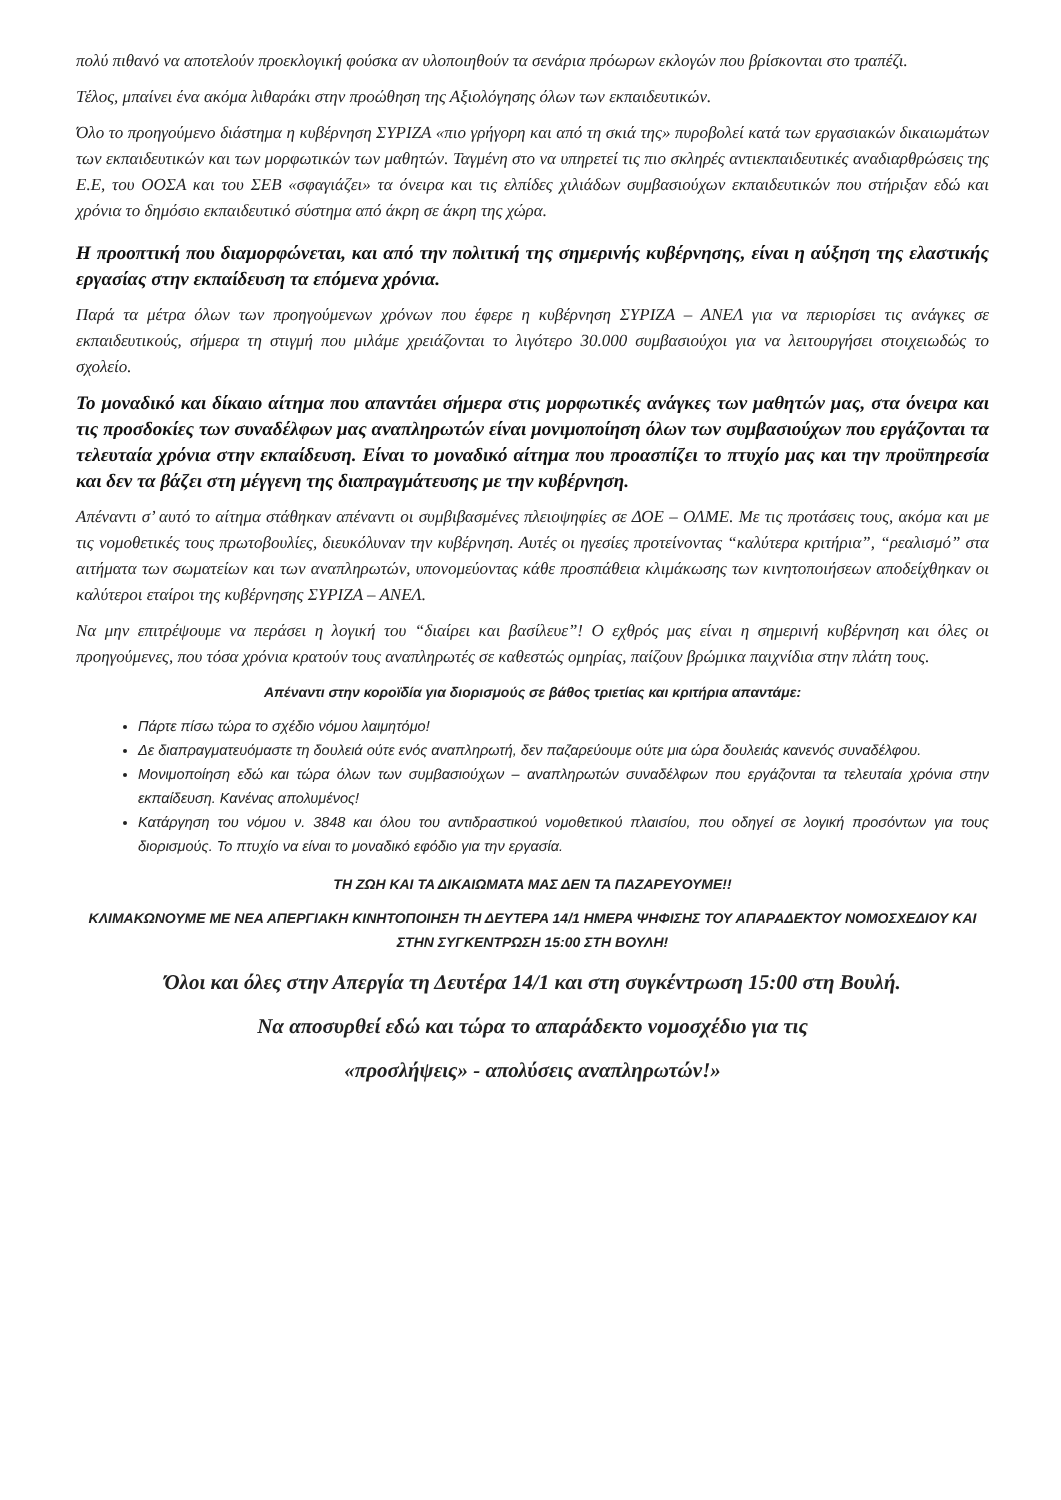πολύ πιθανό να αποτελούν προεκλογική φούσκα αν υλοποιηθούν τα σενάρια πρόωρων εκλογών που βρίσκονται στο τραπέζι.
Τέλος, μπαίνει ένα ακόμα λιθαράκι στην προώθηση της Αξιολόγησης όλων των εκπαιδευτικών.
Όλο το προηγούμενο διάστημα η κυβέρνηση ΣΥΡΙΖΑ «πιο γρήγορη και από τη σκιά της» πυροβολεί κατά των εργασιακών δικαιωμάτων των εκπαιδευτικών και των μορφωτικών των μαθητών. Ταγμένη στο να υπηρετεί τις πιο σκληρές αντιεκπαιδευτικές αναδιαρθρώσεις της Ε.Ε, του ΟΟΣΑ και του ΣΕΒ «σφαγιάζει» τα όνειρα και τις ελπίδες χιλιάδων συμβασιούχων εκπαιδευτικών που στήριξαν εδώ και χρόνια το δημόσιο εκπαιδευτικό σύστημα από άκρη σε άκρη της χώρα.
Η προοπτική που διαμορφώνεται, και από την πολιτική της σημερινής κυβέρνησης, είναι η αύξηση της ελαστικής εργασίας στην εκπαίδευση τα επόμενα χρόνια.
Παρά τα μέτρα όλων των προηγούμενων χρόνων που έφερε η κυβέρνηση ΣΥΡΙΖΑ – ΑΝΕΛ για να περιορίσει τις ανάγκες σε εκπαιδευτικούς, σήμερα τη στιγμή που μιλάμε χρειάζονται το λιγότερο 30.000 συμβασιούχοι για να λειτουργήσει στοιχειωδώς το σχολείο.
Το μοναδικό και δίκαιο αίτημα που απαντάει σήμερα στις μορφωτικές ανάγκες των μαθητών μας, στα όνειρα και τις προσδοκίες των συναδέλφων μας αναπληρωτών είναι μονιμοποίηση όλων των συμβασιούχων που εργάζονται τα τελευταία χρόνια στην εκπαίδευση. Είναι το μοναδικό αίτημα που προασπίζει το πτυχίο μας και την προϋπηρεσία και δεν τα βάζει στη μέγγενη της διαπραγμάτευσης με την κυβέρνηση.
Απέναντι σ’ αυτό το αίτημα στάθηκαν απέναντι οι συμβιβασμένες πλειοψηφίες σε ΔΟΕ – ΟΛΜΕ. Με τις προτάσεις τους, ακόμα και με τις νομοθετικές τους πρωτοβουλίες, διευκόλυναν την κυβέρνηση. Αυτές οι ηγεσίες προτείνοντας “καλύτερα κριτήρια”, “ρεαλισμό” στα αιτήματα των σωματείων και των αναπληρωτών, υπονομεύοντας κάθε προσπάθεια κλιμάκωσης των κινητοποιήσεων αποδείχθηκαν οι καλύτεροι εταίροι της κυβέρνησης ΣΥΡΙΖΑ – ΑΝΕΛ.
Να μην επιτρέψουμε να περάσει η λογική του “διαίρει και βασίλευε”! Ο εχθρός μας είναι η σημερινή κυβέρνηση και όλες οι προηγούμενες, που τόσα χρόνια κρατούν τους αναπληρωτές σε καθεστώς ομηρίας, παίζουν βρώμικα παιχνίδια στην πλάτη τους.
Απέναντι στην κοροϊδία για διορισμούς σε βάθος τριετίας και κριτήρια απαντάμε:
Πάρτε πίσω τώρα το σχέδιο νόμου λαιμητόμο!
Δε διαπραγματευόμαστε τη δουλειά ούτε ενός αναπληρωτή, δεν παζαρεύουμε ούτε μια ώρα δουλειάς κανενός συναδέλφου.
Μονιμοποίηση εδώ και τώρα όλων των συμβασιούχων – αναπληρωτών συναδέλφων που εργάζονται τα τελευταία χρόνια στην εκπαίδευση. Κανένας απολυμένος!
Κατάργηση του νόμου ν. 3848 και όλου του αντιδραστικού νομοθετικού πλαισίου, που οδηγεί σε λογική προσόντων για τους διορισμούς. Το πτυχίο να είναι το μοναδικό εφόδιο για την εργασία.
ΤΗ ΖΩΗ ΚΑΙ ΤΑ ΔΙΚΑΙΩΜΑΤΑ ΜΑΣ ΔΕΝ ΤΑ ΠΑΖΑΡΕΥΟΥΜΕ!!
ΚΛΙΜΑΚΩΝΟΥΜΕ ΜΕ ΝΕΑ ΑΠΕΡΓΙΑΚΗ ΚΙΝΗΤΟΠΟΙΗΣΗ ΤΗ ΔΕΥΤΕΡΑ 14/1 ΗΜΕΡΑ ΨΗΦΙΣΗΣ ΤΟΥ ΑΠΑΡΑΔΕΚΤΟΥ ΝΟΜΟΣΧΕΔΙΟΥ ΚΑΙ ΣΤΗΝ ΣΥΓΚΕΝΤΡΩΣΗ 15:00 ΣΤΗ ΒΟΥΛΗ!
Όλοι και όλες στην Απεργία τη Δευτέρα 14/1 και στη συγκέντρωση 15:00 στη Βουλή.
Να αποσυρθεί εδώ και τώρα το απαράδεκτο νομοσχέδιο για τις
«προσλήψεις» - απολύσεις αναπληρωτών!»